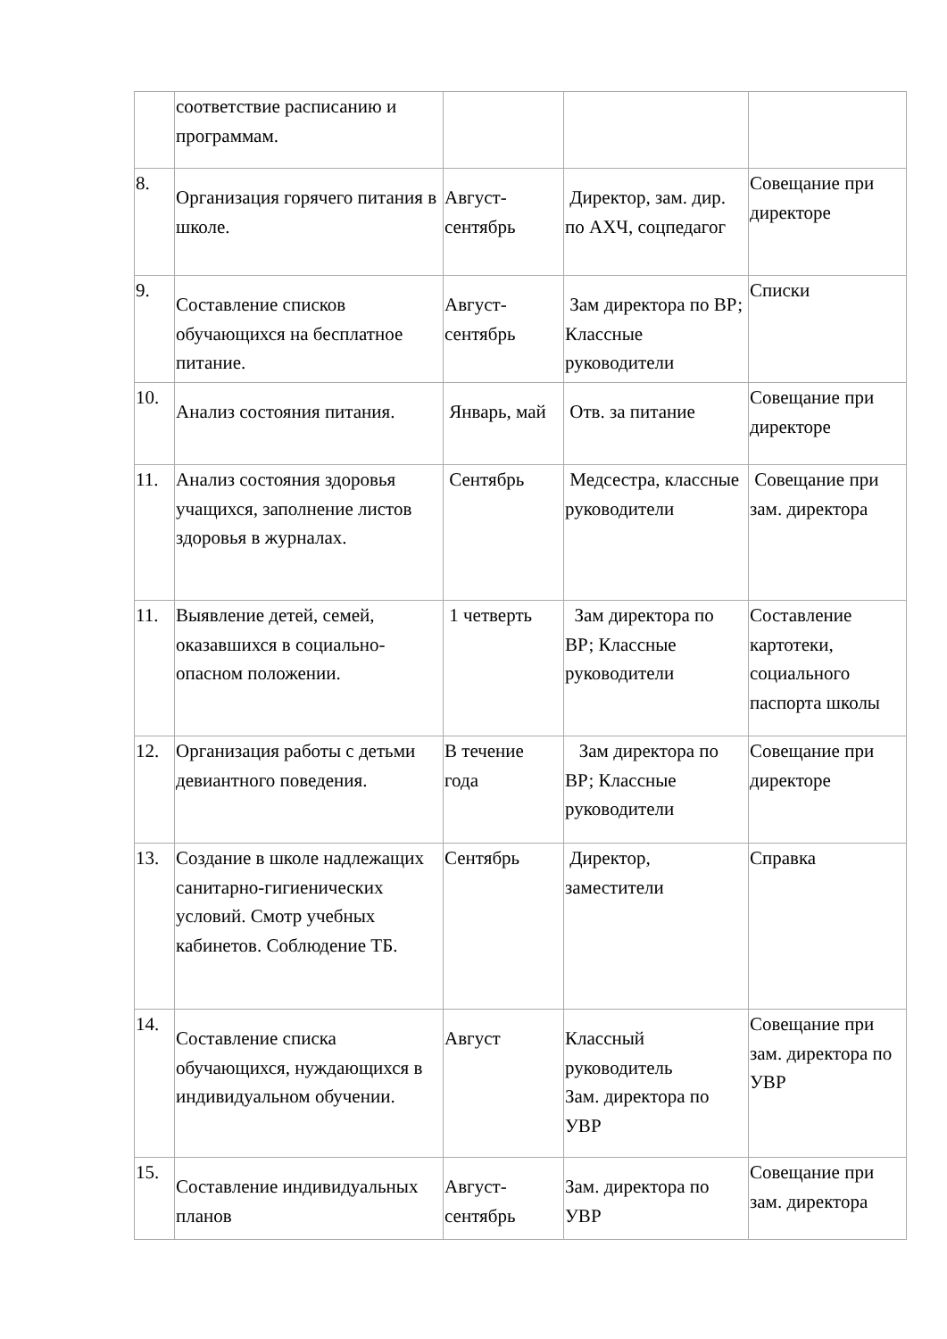| | соответствие расписанию и программам. | | | |
| 8. | Организация горячего питания в школе. | Август-сентябрь | Директор, зам. дир. по АХЧ, соцпедагог | Совещание при директоре |
| 9. | Составление списков обучающихся на бесплатное питание. | Август-сентябрь | Зам директора по ВР; Классные руководители | Списки |
| 10. | Анализ состояния питания. | Январь, май | Отв. за питание | Совещание при директоре |
| 11. | Анализ состояния здоровья учащихся, заполнение листов здоровья в журналах. | Сентябрь | Медсестра, классные руководители | Совещание при зам. директора |
| 11. | Выявление детей, семей, оказавшихся в социально-опасном положении. | 1 четверть | Зам директора по ВР; Классные руководители | Составление картотеки, социального паспорта школы |
| 12. | Организация работы с детьми девиантного поведения. | В течение года | Зам директора по ВР; Классные руководители | Совещание при директоре |
| 13. | Создание в школе надлежащих санитарно-гигиенических условий. Смотр учебных кабинетов. Соблюдение ТБ. | Сентябрь | Директор, заместители | Справка |
| 14. | Составление списка обучающихся, нуждающихся в индивидуальном обучении. | Август | Классный руководитель Зам. директора по УВР | Совещание при зам. директора по УВР |
| 15. | Составление индивидуальных планов | Август-сентябрь | Зам. директора по УВР | Совещание при зам. директора |